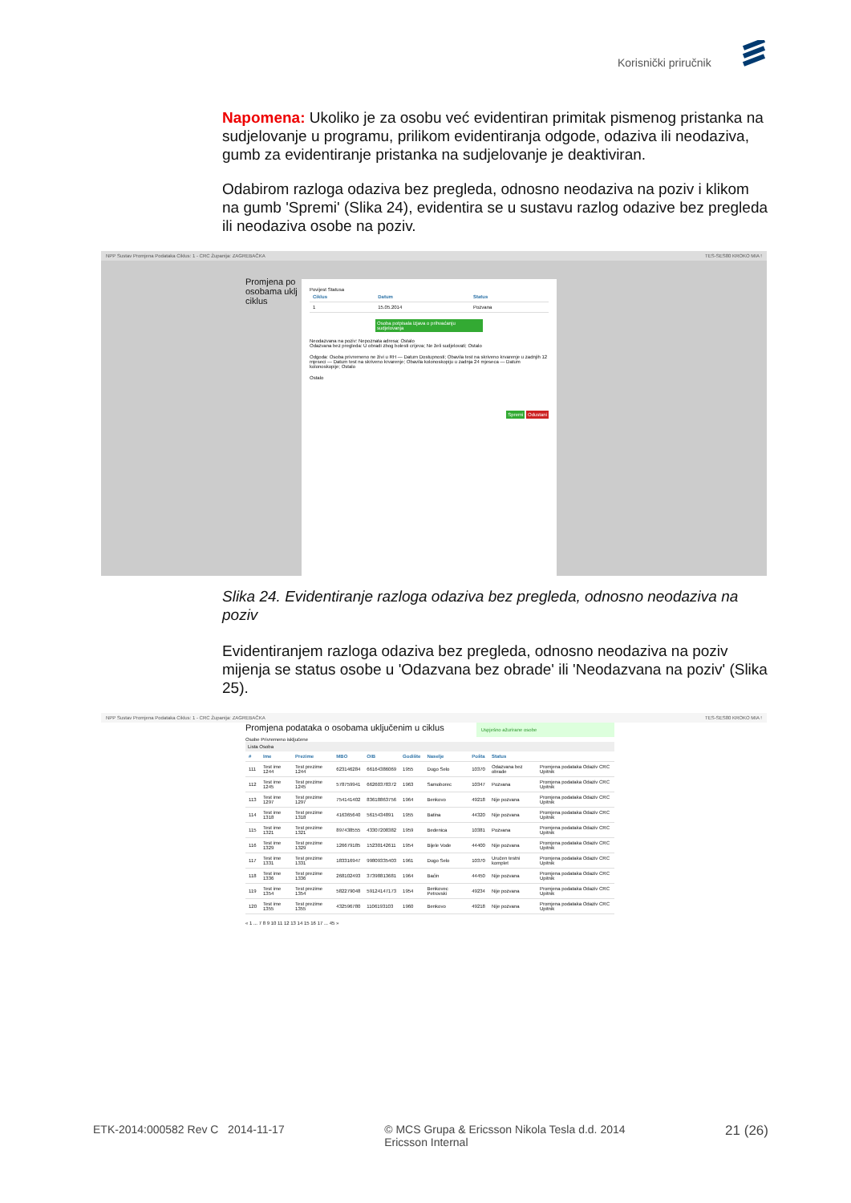Korisnički priručnik
Napomena: Ukoliko je za osobu već evidentiran primitak pismenog pristanka na sudjelovanje u programu, prilikom evidentiranja odgode, odaziva ili neodaziva, gumb za evidentiranje pristanka na sudjelovanje je deaktiviran.
Odabirom razloga odaziva bez pregleda, odnosno neodaziva na poziv i klikom na gumb 'Spremi' (Slika 24), evidentira se u sustavu razlog odazive bez pregleda ili neodaziva osobe na poziv.
NPP Sustav Promjena Podataka Ciklus: 1 - CRC Županija: ZAGREBAČKA TES-SES80 KROKO MIA !
Povijest Statusa
| Ciklus | Datum | Status |
| --- | --- | --- |
| 1 | 15.05.2014 | Pozvana |
Osoba potpisala izjava o prihvaćanju sudjelovanja
Neodazvana na poziv: Nepoznata adresa; Ostalo
Odazvana bez pregleda: U obradi zbog bolesti crijeva; Ne želi sudjelovati; Ostalo
Odgoda: Osoba privremeno ne živi u RH — Datum Dostupnosti; Obavila test na skriveno krvarenje u zadnjih 12 mjeseci — Datum test na skriveno krvarenje; Obavila kolonoskopiju u zadnja 24 mjeseca — Datum kolonoskopije; Ostalo
Ostalo
Spremi Odustani
Promjena po
osobama uklj
ciklus
Slika 24. Evidentiranje razloga odaziva bez pregleda, odnosno neodaziva na poziv
Evidentiranjem razloga odaziva bez pregleda, odnosno neodaziva na poziv mijenja se status osobe u 'Odazvana bez obrade' ili 'Neodazvana na poziv' (Slika 25).
NPP Sustav Promjena Podataka Ciklus: 1 - CRC Županija: ZAGREBAČKA TES-SES80 KROKO MIA !
Promjena podataka o osobama uključenim u ciklus
Uspješno ažurirane osobe
Osobe Privremeno isključene
Lista Osoba
| # | Ime | Prezime | MBO | OIB | Godište | Naselje | Pošta | Status | |
| --- | --- | --- | --- | --- | --- | --- | --- | --- | --- |
| 111 | Test ime 1244 | Test prezime 1244 | 623146284 | 66164386069 | 1955 | Dugo Selo | 10370 | Odazvana bez obrade | Promjena podataka Odaziv CRC Upitnik |
| 112 | Test ime 1245 | Test prezime 1245 | 578759941 | 66260378372 | 1963 | Samoborec | 10347 | Pozvana | Promjena podataka Odaziv CRC Upitnik |
| 113 | Test ime 1297 | Test prezime 1297 | 754141402 | 83618863756 | 1964 | Benkovo | 49218 | Nije pozvana | Promjena podataka Odaziv CRC Upitnik |
| 114 | Test ime 1318 | Test prezime 1318 | 416365640 | 5615434891 | 1955 | Batina | 44320 | Nije pozvana | Promjena podataka Odaziv CRC Upitnik |
| 115 | Test ime 1321 | Test prezime 1321 | 897438555 | 43307208382 | 1959 | Bedenica | 10381 | Pozvana | Promjena podataka Odaziv CRC Upitnik |
| 116 | Test ime 1329 | Test prezime 1329 | 126679185 | 15230142611 | 1954 | Bijele Vode | 44400 | Nije pozvana | Promjena podataka Odaziv CRC Upitnik |
| 117 | Test ime 1331 | Test prezime 1331 | 183316947 | 99809335403 | 1961 | Dugo Selo | 10370 | Uručen testni komplet | Promjena podataka Odaziv CRC Upitnik |
| 118 | Test ime 1336 | Test prezime 1336 | 268102493 | 37398813681 | 1964 | Baćin | 44450 | Nije pozvana | Promjena podataka Odaziv CRC Upitnik |
| 119 | Test ime 1354 | Test prezime 1354 | 582279048 | 59124147173 | 1954 | Benkovec Petrovski | 49234 | Nije pozvana | Promjena podataka Odaziv CRC Upitnik |
| 120 | Test ime 1355 | Test prezime 1355 | 432596780 | 1106193103 | 1960 | Benkovo | 49218 | Nije pozvana | Promjena podataka Odaziv CRC Upitnik |
« 1 ... 7 8 9 10 11 12 13 14 15 16 17 ... 45 »
ETK-2014:000582 Rev C 2014-11-17
© MCS Grupa & Ericsson Nikola Tesla d.d. 2014
Ericsson Internal
21 (26)